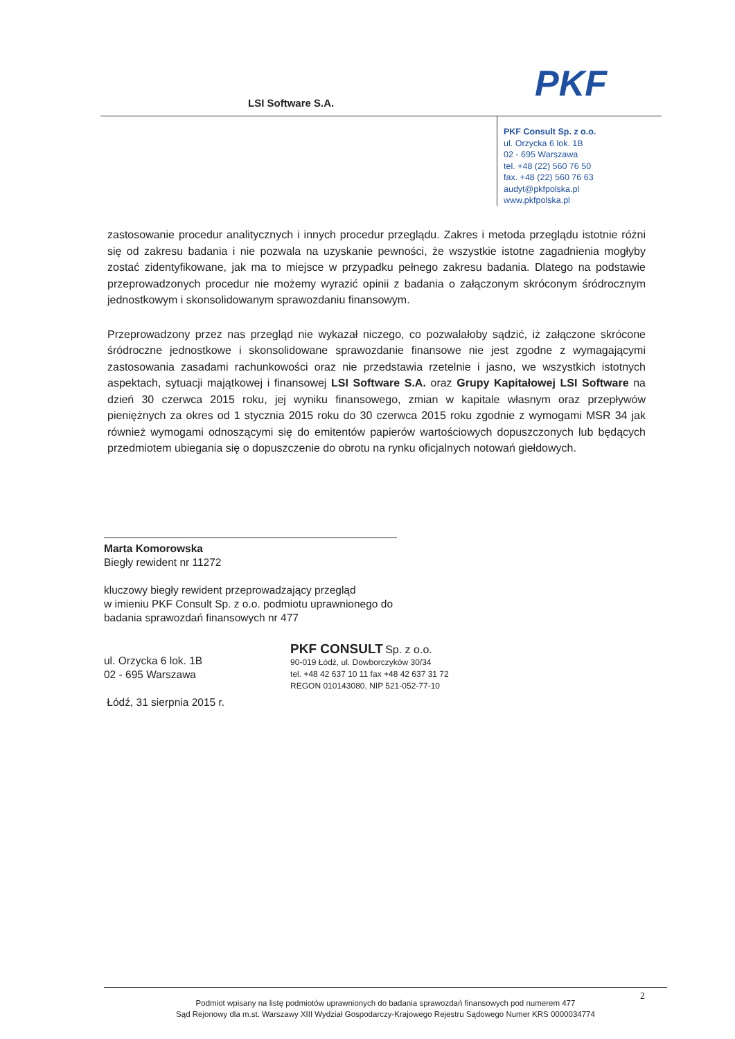PKF
LSI Software S.A.
PKF Consult Sp. z o.o.
ul. Orzycka 6 lok. 1B
02 - 695 Warszawa
tel. +48 (22) 560 76 50
fax. +48 (22) 560 76 63
audyt@pkfpolska.pl
www.pkfpolska.pl
zastosowanie procedur analitycznych i innych procedur przeglądu. Zakres i metoda przeglądu istotnie różni się od zakresu badania i nie pozwala na uzyskanie pewności, że wszystkie istotne zagadnienia mogłyby zostać zidentyfikowane, jak ma to miejsce w przypadku pełnego zakresu badania. Dlatego na podstawie przeprowadzonych procedur nie możemy wyrazić opinii z badania o załączonym skróconym śródrocznym jednostkowym i skonsolidowanym sprawozdaniu finansowym.
Przeprowadzony przez nas przegląd nie wykazał niczego, co pozwalałoby sądzić, iż załączone skrócone śródroczne jednostkowe i skonsolidowane sprawozdanie finansowe nie jest zgodne z wymagającymi zastosowania zasadami rachunkowości oraz nie przedstawia rzetelnie i jasno, we wszystkich istotnych aspektach, sytuacji majątkowej i finansowej LSI Software S.A. oraz Grupy Kapitałowej LSI Software na dzień 30 czerwca 2015 roku, jej wyniku finansowego, zmian w kapitale własnym oraz przepływów pieniężnych za okres od 1 stycznia 2015 roku do 30 czerwca 2015 roku zgodnie z wymogami MSR 34 jak również wymogami odnoszącymi się do emitentów papierów wartościowych dopuszczonych lub będących przedmiotem ubiegania się o dopuszczenie do obrotu na rynku oficjalnych notowań giełdowych.
Marta Komorowska
Biegły rewident nr 11272
kluczowy biegły rewident przeprowadzający przegląd
w imieniu PKF Consult Sp. z o.o. podmiotu uprawnionego do
badania sprawozdań finansowych nr 477
ul. Orzycka 6 lok. 1B
02 - 695 Warszawa
Łódź, 31 sierpnia 2015 r.
PKF CONSULT Sp. z o.o.
90-019 Łódź, ul. Dowborczyków 30/34
tel. +48 42 637 10 11 fax +48 42 637 31 72
REGON 010143080, NIP 521-052-77-10
2
Podmiot wpisany na listę podmiotów uprawnionych do badania sprawozdań finansowych pod numerem 477
Sąd Rejonowy dla m.st. Warszawy XIII Wydział Gospodarczy-Krajowego Rejestru Sądowego Numer KRS 0000034774